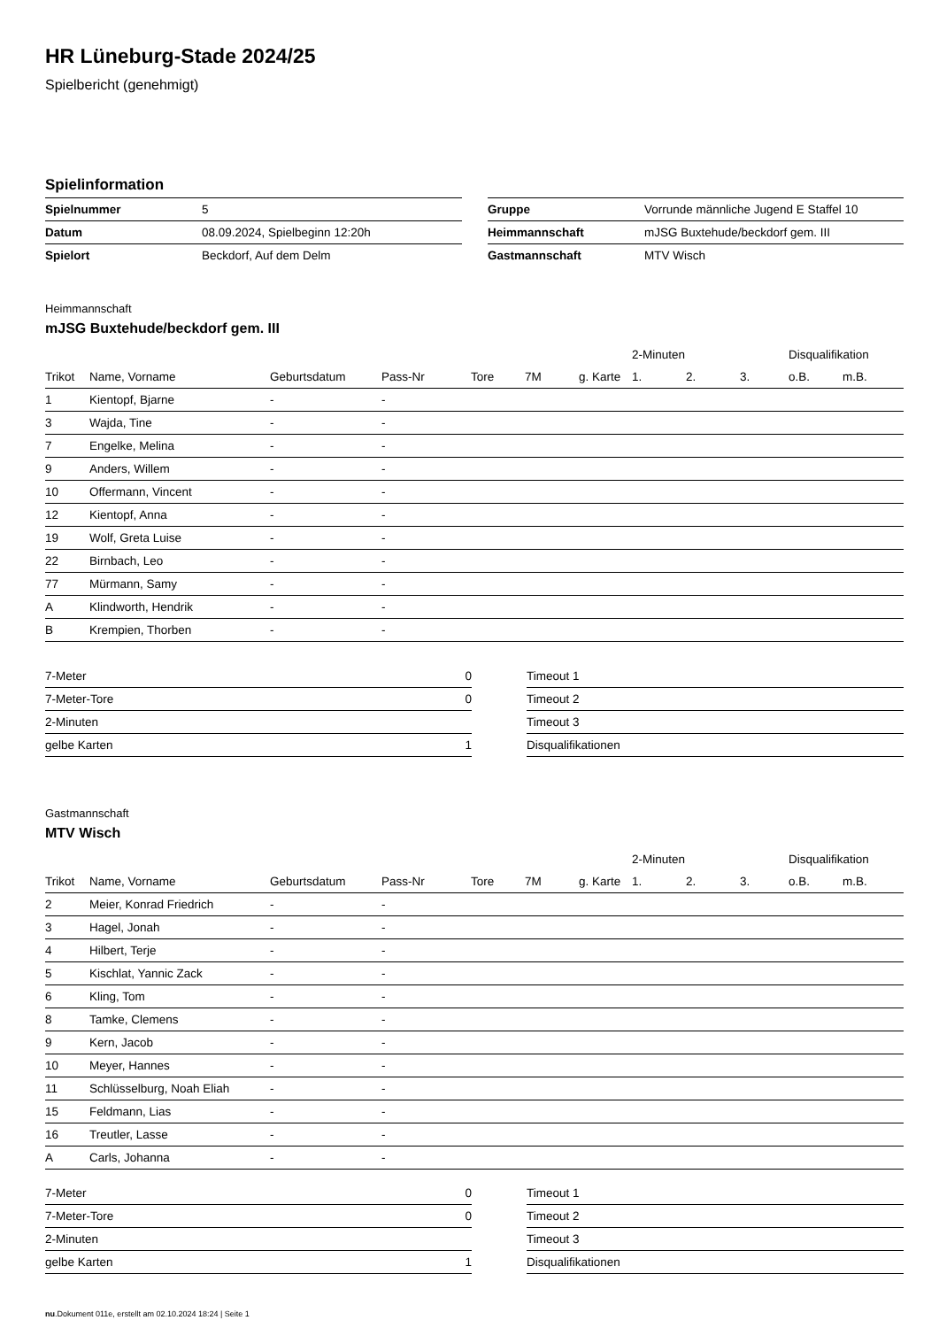HR Lüneburg-Stade 2024/25
Spielbericht (genehmigt)
Spielinformation
| Spielnummer | 5 |
| Datum | 08.09.2024, Spielbeginn 12:20h |
| Spielort | Beckdorf, Auf dem Delm |
| Gruppe | Vorrunde männliche Jugend E Staffel 10 |
| Heimmannschaft | mJSG Buxtehude/beckdorf gem. III |
| Gastmannschaft | MTV Wisch |
Heimmannschaft
mJSG Buxtehude/beckdorf gem. III
| | | | | | | | 2-Minuten | | | Disqualifikation | |
| --- | --- | --- | --- | --- | --- | --- | --- | --- | --- | --- | --- |
| Trikot | Name, Vorname | Geburtsdatum | Pass-Nr | Tore | 7M | g. Karte | 1. | 2. | 3. | o.B. | m.B. |
| 1 | Kientopf, Bjarne | - | - | | | | | | | | |
| 3 | Wajda, Tine | - | - | | | | | | | | |
| 7 | Engelke, Melina | - | - | | | | | | | | |
| 9 | Anders, Willem | - | - | | | | | | | | |
| 10 | Offermann, Vincent | - | - | | | | | | | | |
| 12 | Kientopf, Anna | - | - | | | | | | | | |
| 19 | Wolf, Greta Luise | - | - | | | | | | | | |
| 22 | Birnbach, Leo | - | - | | | | | | | | |
| 77 | Mürmann, Samy | - | - | | | | | | | | |
| A | Klindworth, Hendrik | - | - | | | | | | | | |
| B | Krempien, Thorben | - | - | | | | | | | | |
| 7-Meter | 0 |
| 7-Meter-Tore | 0 |
| 2-Minuten | |
| gelbe Karten | 1 |
| Timeout 1 |
| Timeout 2 |
| Timeout 3 |
| Disqualifikationen |
Gastmannschaft
MTV Wisch
| | | | | | | | 2-Minuten | | | Disqualifikation | |
| --- | --- | --- | --- | --- | --- | --- | --- | --- | --- | --- | --- |
| Trikot | Name, Vorname | Geburtsdatum | Pass-Nr | Tore | 7M | g. Karte | 1. | 2. | 3. | o.B. | m.B. |
| 2 | Meier, Konrad Friedrich | - | - | | | | | | | | |
| 3 | Hagel, Jonah | - | - | | | | | | | | |
| 4 | Hilbert, Terje | - | - | | | | | | | | |
| 5 | Kischlat, Yannic Zack | - | - | | | | | | | | |
| 6 | Kling, Tom | - | - | | | | | | | | |
| 8 | Tamke, Clemens | - | - | | | | | | | | |
| 9 | Kern, Jacob | - | - | | | | | | | | |
| 10 | Meyer, Hannes | - | - | | | | | | | | |
| 11 | Schlüsselburg, Noah Eliah | - | - | | | | | | | | |
| 15 | Feldmann, Lias | - | - | | | | | | | | |
| 16 | Treutler, Lasse | - | - | | | | | | | | |
| A | Carls, Johanna | - | - | | | | | | | | |
| 7-Meter | 0 |
| 7-Meter-Tore | 0 |
| 2-Minuten | |
| gelbe Karten | 1 |
| Timeout 1 |
| Timeout 2 |
| Timeout 3 |
| Disqualifikationen |
nu.Dokument 011e, erstellt am 02.10.2024 18:24 | Seite 1